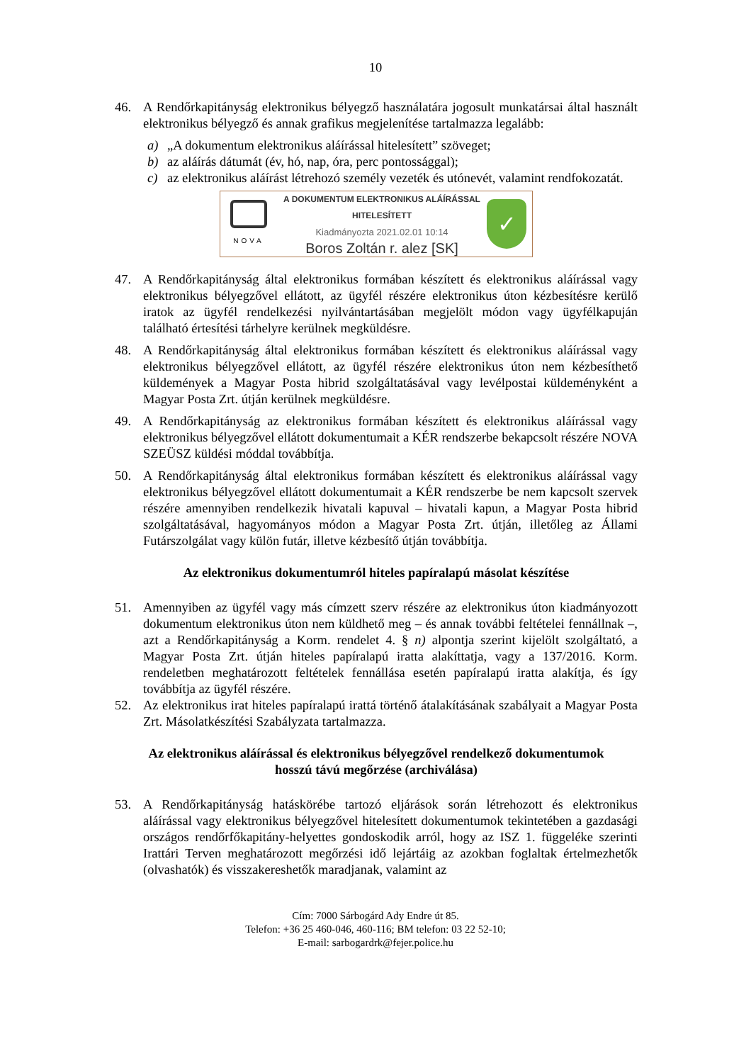10
46. A Rendőrkapitányság elektronikus bélyegző használatára jogosult munkatársai által használt elektronikus bélyegző és annak grafikus megjelenítése tartalmazza legalább:
a) „A dokumentum elektronikus aláírással hitelesített” szöveget;
b) az aláírás dátumát (év, hó, nap, óra, perc pontossággal);
c) az elektronikus aláírást létrehozó személy vezeték és utónevét, valamint rendfokozatát.
NOVA
A DOKUMENTUM ELEKTRONIKUS ALÁÍRÁSSAL HITELESÍTETT
Kiadmányozta 2021.02.01 10:14
Boros Zoltán r. alez [SK]
✓
47. A Rendőrkapitányság által elektronikus formában készített és elektronikus aláírással vagy elektronikus bélyegzővel ellátott, az ügyfél részére elektronikus úton kézbesítésre kerülő iratok az ügyfél rendelkezési nyilvántartásában megjelölt módon vagy ügyfélkapuján található értesítési tárhelyre kerülnek megküldésre.
48. A Rendőrkapitányság által elektronikus formában készített és elektronikus aláírással vagy elektronikus bélyegzővel ellátott, az ügyfél részére elektronikus úton nem kézbesíthető küldemények a Magyar Posta hibrid szolgáltatásával vagy levélpostai küldeményként a Magyar Posta Zrt. útján kerülnek megküldésre.
49. A Rendőrkapitányság az elektronikus formában készített és elektronikus aláírással vagy elektronikus bélyegzővel ellátott dokumentumait a KÉR rendszerbe bekapcsolt részére NOVA SZEÜSZ küldési móddal továbbítja.
50. A Rendőrkapitányság által elektronikus formában készített és elektronikus aláírással vagy elektronikus bélyegzővel ellátott dokumentumait a KÉR rendszerbe be nem kapcsolt szervek részére amennyiben rendelkezik hivatali kapuval – hivatali kapun, a Magyar Posta hibrid szolgáltatásával, hagyományos módon a Magyar Posta Zrt. útján, illetőleg az Állami Futárszolgálat vagy külön futár, illetve kézbesítő útján továbbítja.
Az elektronikus dokumentumról hiteles papíralapú másolat készítése
51. Amennyiben az ügyfél vagy más címzett szerv részére az elektronikus úton kiadmányozott dokumentum elektronikus úton nem küldhető meg – és annak további feltételei fennállnak –, azt a Rendőrkapitányság a Korm. rendelet 4. § n) alpontja szerint kijelölt szolgáltató, a Magyar Posta Zrt. útján hiteles papíralapú iratta alakíttatja, vagy a 137/2016. Korm. rendeletben meghatározott feltételek fennállása esetén papíralapú iratta alakítja, és így továbbítja az ügyfél részére.
52. Az elektronikus irat hiteles papíralapú irattá történő átalakításának szabályait a Magyar Posta Zrt. Másolatkészítési Szabályzata tartalmazza.
Az elektronikus aláírással és elektronikus bélyegzővel rendelkező dokumentumok
hosszú távú megőrzése (archiválása)
53. A Rendőrkapitányság hatáskörébe tartozó eljárások során létrehozott és elektronikus aláírással vagy elektronikus bélyegzővel hitelesített dokumentumok tekintetében a gazdasági országos rendőrfőkapitány-helyettes gondoskodik arról, hogy az ISZ 1. függeléke szerinti Irattári Terven meghatározott megőrzési idő lejártáig az azokban foglaltak értelmezhetők (olvashatók) és visszakereshetők maradjanak, valamint az
Cím: 7000 Sárbogárd Ady Endre út 85.
Telefon: +36 25 460-046, 460-116; BM telefon: 03 22 52-10;
E-mail: sarbogardrk@fejer.police.hu